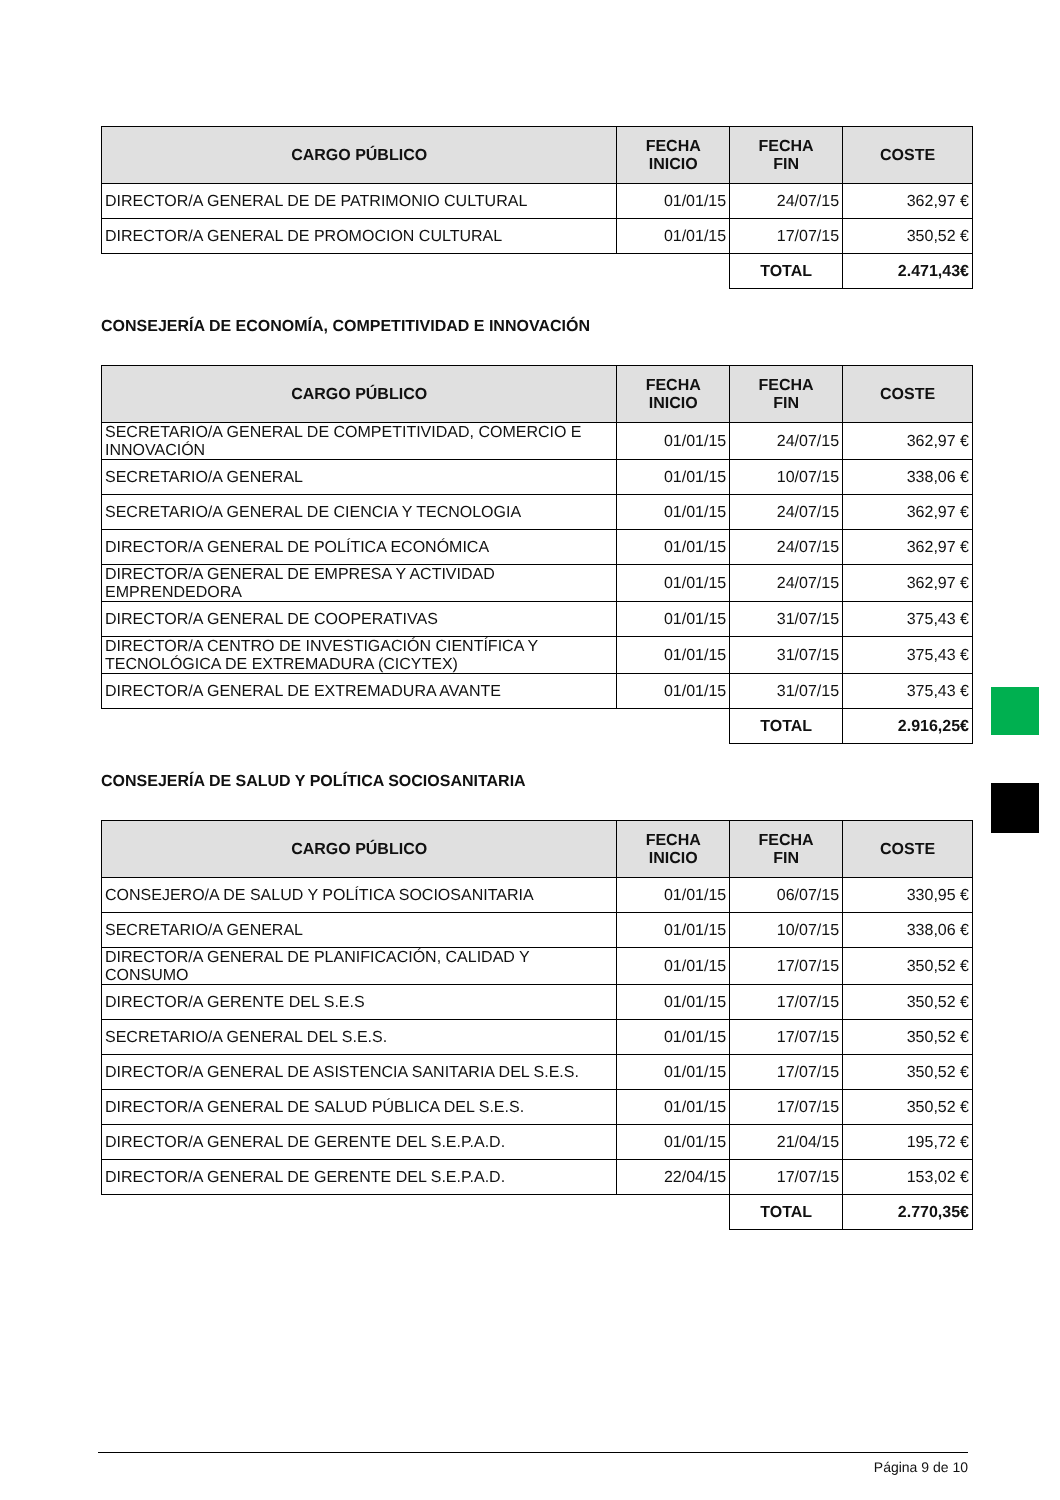| CARGO PÚBLICO | FECHA INICIO | FECHA FIN | COSTE |
| --- | --- | --- | --- |
| DIRECTOR/A GENERAL DE DE PATRIMONIO CULTURAL | 01/01/15 | 24/07/15 | 362,97 € |
| DIRECTOR/A GENERAL DE PROMOCION CULTURAL | 01/01/15 | 17/07/15 | 350,52 € |
| | | TOTAL | 2.471,43€ |
CONSEJERÍA DE ECONOMÍA, COMPETITIVIDAD E INNOVACIÓN
| CARGO PÚBLICO | FECHA INICIO | FECHA FIN | COSTE |
| --- | --- | --- | --- |
| SECRETARIO/A GENERAL DE COMPETITIVIDAD, COMERCIO E INNOVACIÓN | 01/01/15 | 24/07/15 | 362,97 € |
| SECRETARIO/A GENERAL | 01/01/15 | 10/07/15 | 338,06 € |
| SECRETARIO/A GENERAL DE CIENCIA Y TECNOLOGIA | 01/01/15 | 24/07/15 | 362,97 € |
| DIRECTOR/A GENERAL DE POLÍTICA ECONÓMICA | 01/01/15 | 24/07/15 | 362,97 € |
| DIRECTOR/A GENERAL DE EMPRESA Y ACTIVIDAD EMPRENDEDORA | 01/01/15 | 24/07/15 | 362,97 € |
| DIRECTOR/A GENERAL DE COOPERATIVAS | 01/01/15 | 31/07/15 | 375,43 € |
| DIRECTOR/A CENTRO DE INVESTIGACIÓN CIENTÍFICA Y TECNOLÓGICA DE EXTREMADURA (CICYTEX) | 01/01/15 | 31/07/15 | 375,43 € |
| DIRECTOR/A GENERAL DE EXTREMADURA AVANTE | 01/01/15 | 31/07/15 | 375,43 € |
| | | TOTAL | 2.916,25€ |
CONSEJERÍA DE SALUD Y POLÍTICA SOCIOSANITARIA
| CARGO PÚBLICO | FECHA INICIO | FECHA FIN | COSTE |
| --- | --- | --- | --- |
| CONSEJERO/A DE SALUD Y POLÍTICA SOCIOSANITARIA | 01/01/15 | 06/07/15 | 330,95 € |
| SECRETARIO/A GENERAL | 01/01/15 | 10/07/15 | 338,06 € |
| DIRECTOR/A GENERAL DE PLANIFICACIÓN, CALIDAD Y CONSUMO | 01/01/15 | 17/07/15 | 350,52 € |
| DIRECTOR/A GERENTE DEL S.E.S | 01/01/15 | 17/07/15 | 350,52 € |
| SECRETARIO/A GENERAL DEL S.E.S. | 01/01/15 | 17/07/15 | 350,52 € |
| DIRECTOR/A GENERAL DE ASISTENCIA SANITARIA DEL S.E.S. | 01/01/15 | 17/07/15 | 350,52 € |
| DIRECTOR/A GENERAL DE SALUD PÚBLICA DEL S.E.S. | 01/01/15 | 17/07/15 | 350,52 € |
| DIRECTOR/A GENERAL DE GERENTE DEL S.E.P.A.D. | 01/01/15 | 21/04/15 | 195,72 € |
| DIRECTOR/A GENERAL DE GERENTE DEL S.E.P.A.D. | 22/04/15 | 17/07/15 | 153,02 € |
| | | TOTAL | 2.770,35€ |
Página 9 de 10